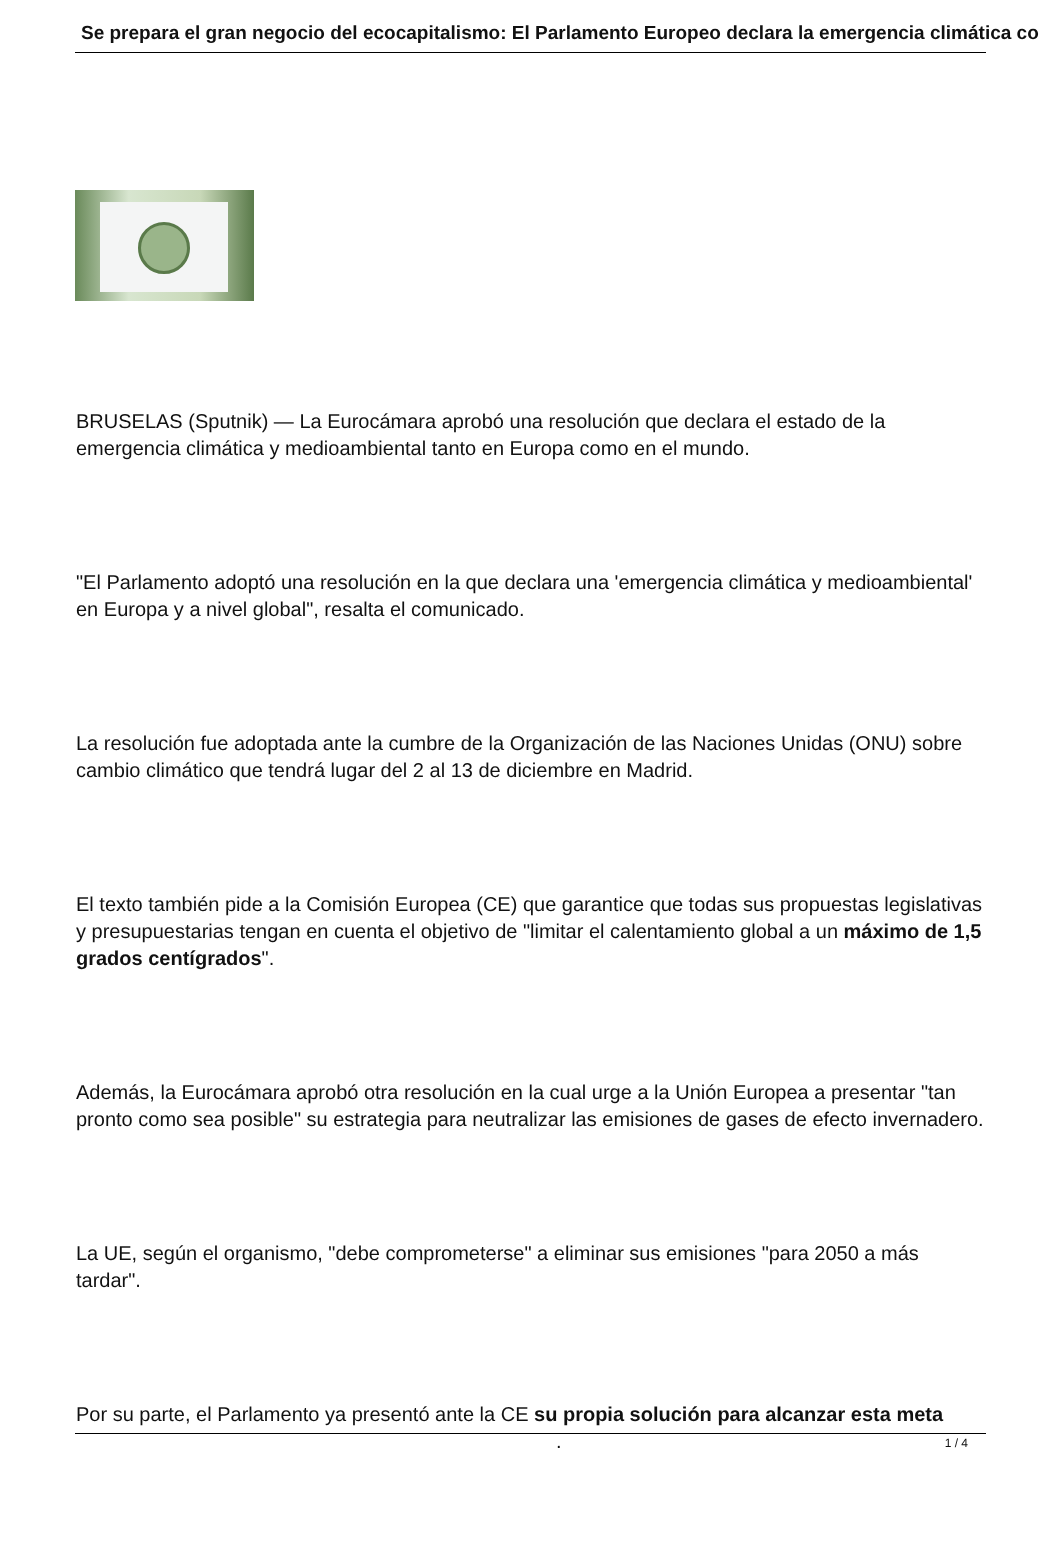Se prepara el gran negocio del ecocapitalismo: El Parlamento Europeo declara la emergencia climática co
BRUSELAS (Sputnik) — La Eurocámara aprobó una resolución que declara el estado de la emergencia climática y medioambiental tanto en Europa como en el mundo.
"El Parlamento adoptó una resolución en la que declara una 'emergencia climática y medioambiental' en Europa y a nivel global", resalta el comunicado.
La resolución fue adoptada ante la cumbre de la Organización de las Naciones Unidas (ONU) sobre cambio climático que tendrá lugar del 2 al 13 de diciembre en Madrid.
El texto también pide a la Comisión Europea (CE) que garantice que todas sus propuestas legislativas y presupuestarias tengan en cuenta el objetivo de "limitar el calentamiento global a un máximo de 1,5 grados centígrados".
Además, la Eurocámara aprobó otra resolución en la cual urge a la Unión Europea a presentar "tan pronto como sea posible" su estrategia para neutralizar las emisiones de gases de efecto invernadero.
La UE, según el organismo, "debe comprometerse" a eliminar sus emisiones "para 2050 a más tardar".
Por su parte, el Parlamento ya presentó ante la CE su propia solución para alcanzar esta meta .
1 / 4